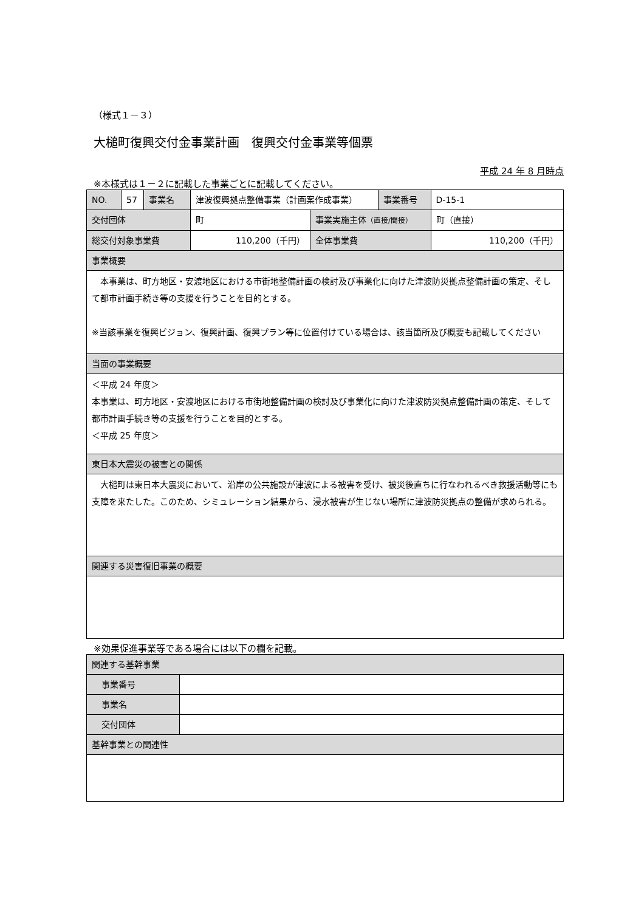（様式１－３）
大槌町復興交付金事業計画　復興交付金事業等個票
平成 24 年 8 月時点
※本様式は１－２に記載した事業ごとに記載してください。
| NO. | 57 | 事業名 | 津波復興拠点整備事業（計画案作成事業） | | 事業番号 | D-15-1 |
| 交付団体 | | | 町 | 事業実施主体 （直接/間接） | | 町（直接） |
| 総交付対象事業費 | | | 110,200（千円） | 全体事業費 | | 110,200（千円） |
| 事業概要 | | | | | | |
| 本事業は、町方地区・安渡地区における市街地整備計画の検討及び事業化に向けた津波防災拠点整備計画の策定、そして都市計画手続き等の支援を行うことを目的とする。 ※当該事業を復興ビジョン、復興計画、復興プラン等に位置付けている場合は、該当箇所及び概要も記載してください | | | | | | |
| 当面の事業概要 | | | | | | |
| ＜平成 24 年度＞ 本事業は、町方地区・安渡地区における市街地整備計画の検討及び事業化に向けた津波防災拠点整備計画の策定、そして都市計画手続き等の支援を行うことを目的とする。 ＜平成 25 年度＞ | | | | | | |
| 東日本大震災の被害との関係 | | | | | | |
| 大槌町は東日本大震災において、沿岸の公共施設が津波による被害を受け、被災後直ちに行なわれるべき救援活動等にも支障を来たした。このため、シミュレーション結果から、浸水被害が生じない場所に津波防災拠点の整備が求められる。 | | | | | | |
| 関連する災害復旧事業の概要 | | | | | | |
※効果促進事業等である場合には以下の欄を記載。
| 関連する基幹事業 | |
| 事業番号 | |
| 事業名 | |
| 交付団体 | |
| 基幹事業との関連性 | |